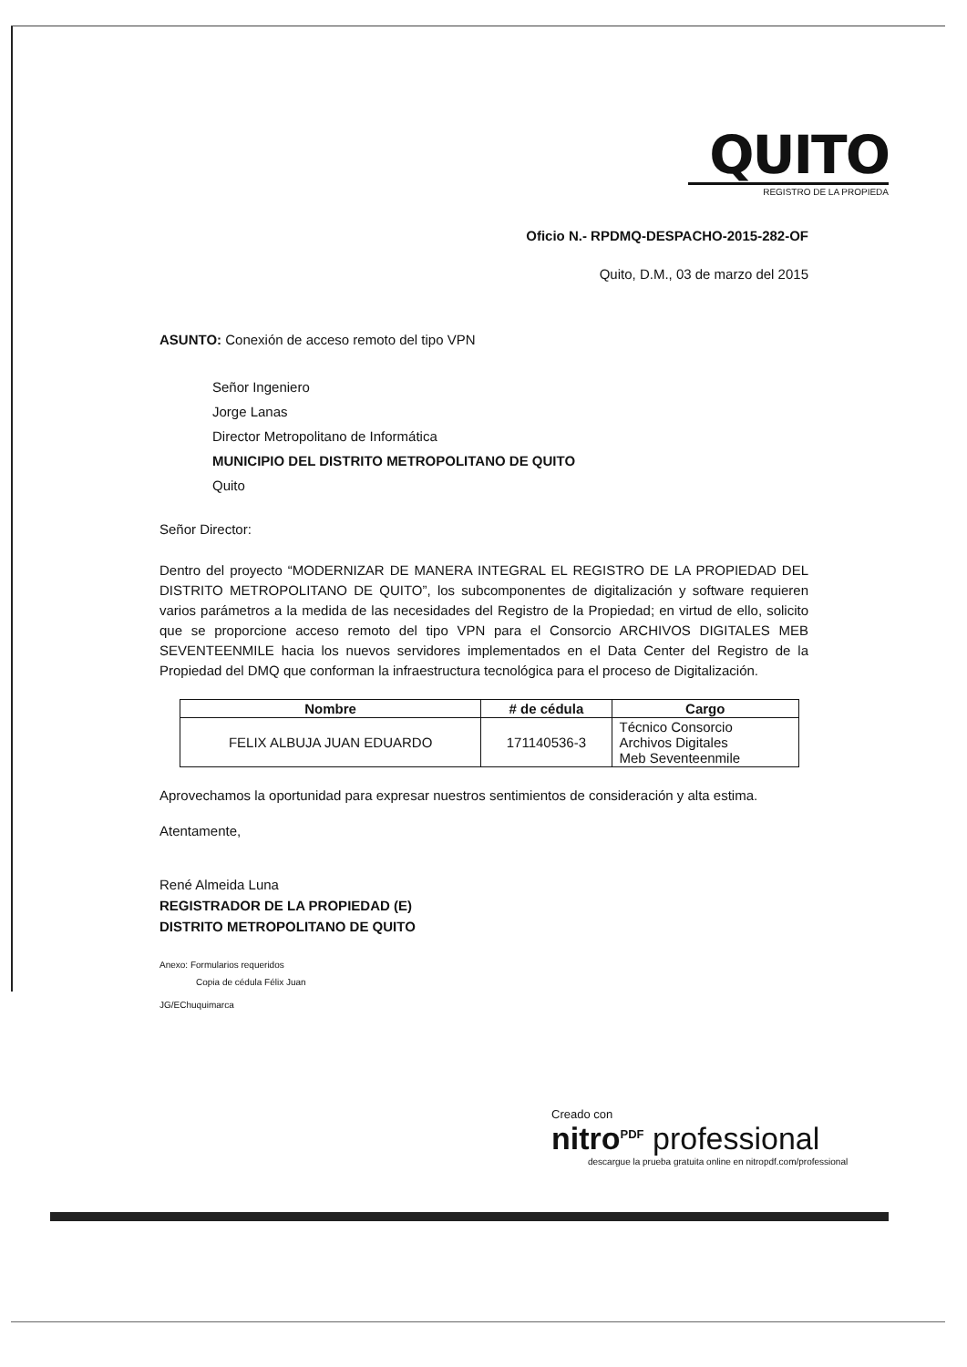QUITO
REGISTRO DE LA PROPIEDA
Oficio N.- RPDMQ-DESPACHO-2015-282-OF
Quito, D.M., 03 de marzo del 2015
ASUNTO: Conexión de acceso remoto del tipo VPN
Señor Ingeniero
Jorge Lanas
Director Metropolitano de Informática
MUNICIPIO DEL DISTRITO METROPOLITANO DE QUITO
Quito
Señor Director:
Dentro del proyecto “MODERNIZAR DE MANERA INTEGRAL EL REGISTRO DE LA PROPIEDAD DEL DISTRITO METROPOLITANO DE QUITO”, los subcomponentes de digitalización y software requieren varios parámetros a la medida de las necesidades del Registro de la Propiedad; en virtud de ello, solicito que se proporcione acceso remoto del tipo VPN para el Consorcio ARCHIVOS DIGITALES MEB SEVENTEENMILE hacia los nuevos servidores implementados en el Data Center del Registro de la Propiedad del DMQ que conforman la infraestructura tecnológica para el proceso de Digitalización.
| Nombre | # de cédula | Cargo |
| --- | --- | --- |
| FELIX ALBUJA JUAN EDUARDO | 171140536-3 | Técnico Consorcio Archivos Digitales Meb Seventeenmile |
Aprovechamos la oportunidad para expresar nuestros sentimientos de consideración y alta estima.
Atentamente,
René Almeida Luna
REGISTRADOR DE LA PROPIEDAD (E)
DISTRITO METROPOLITANO DE QUITO
Anexo: Formularios requeridos
Copia de cédula Félix Juan
JG/EChuquimarca
Creado con
nitro<sup>PDF</sup> professional
descargue la prueba gratuita online en nitropdf.com/professional